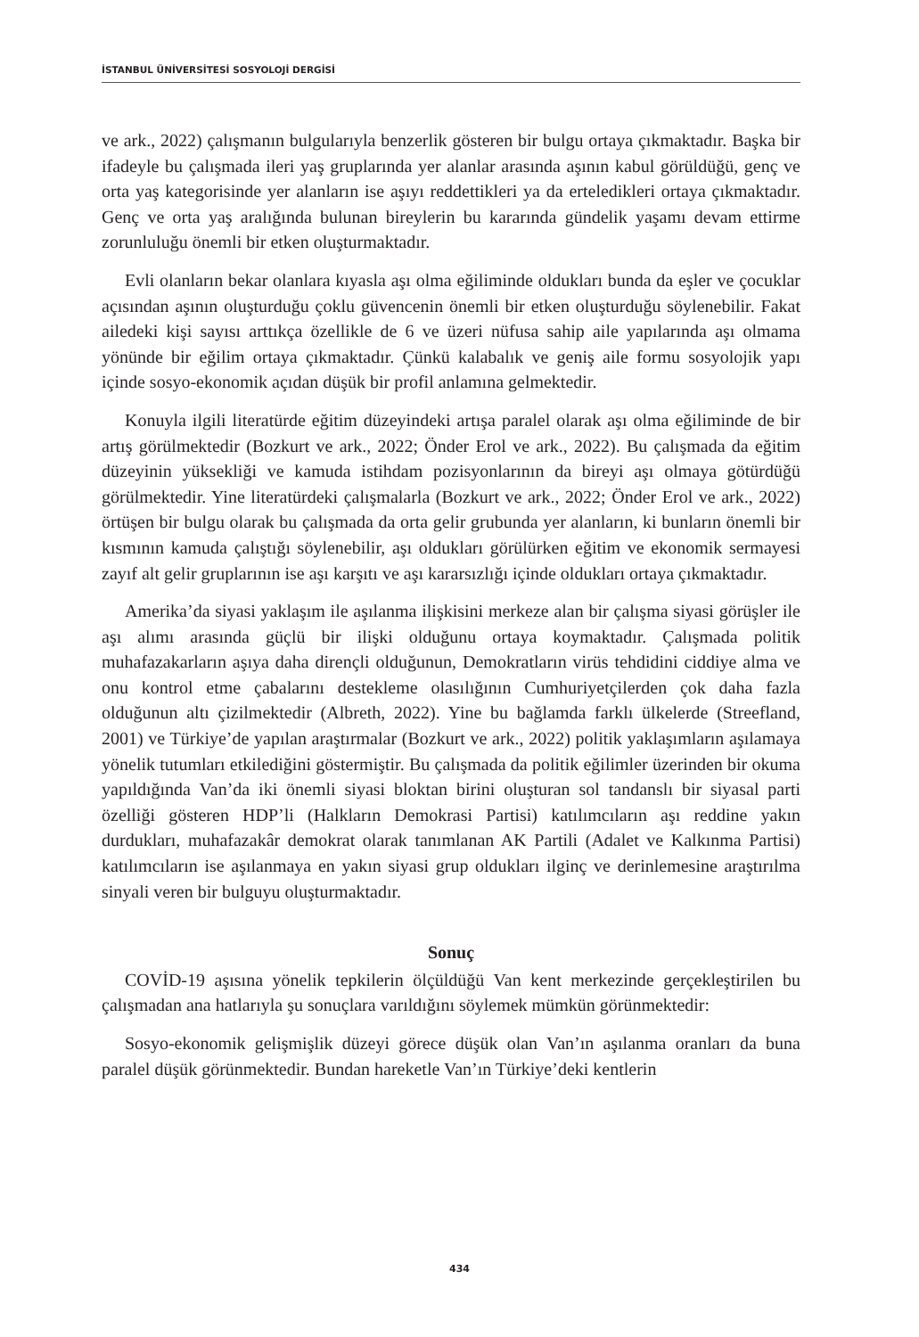İSTANBUL ÜNİVERSİTESİ SOSYOLOJİ DERGİSİ
ve ark., 2022) çalışmanın bulgularıyla benzerlik gösteren bir bulgu ortaya çıkmaktadır. Başka bir ifadeyle bu çalışmada ileri yaş gruplarında yer alanlar arasında aşının kabul görüldüğü, genç ve orta yaş kategorisinde yer alanların ise aşıyı reddettikleri ya da erteledikleri ortaya çıkmaktadır. Genç ve orta yaş aralığında bulunan bireylerin bu kararında gündelik yaşamı devam ettirme zorunluluğu önemli bir etken oluşturmaktadır.
Evli olanların bekar olanlara kıyasla aşı olma eğiliminde oldukları bunda da eşler ve çocuklar açısından aşının oluşturduğu çoklu güvencenin önemli bir etken oluşturduğu söylenebilir. Fakat ailedeki kişi sayısı arttıkça özellikle de 6 ve üzeri nüfusa sahip aile yapılarında aşı olmama yönünde bir eğilim ortaya çıkmaktadır. Çünkü kalabalık ve geniş aile formu sosyolojik yapı içinde sosyo-ekonomik açıdan düşük bir profil anlamına gelmektedir.
Konuyla ilgili literatürde eğitim düzeyindeki artışa paralel olarak aşı olma eğiliminde de bir artış görülmektedir (Bozkurt ve ark., 2022; Önder Erol ve ark., 2022). Bu çalışmada da eğitim düzeyinin yüksekliği ve kamuda istihdam pozisyonlarının da bireyi aşı olmaya götürdüğü görülmektedir. Yine literatürdeki çalışmalarla (Bozkurt ve ark., 2022; Önder Erol ve ark., 2022) örtüşen bir bulgu olarak bu çalışmada da orta gelir grubunda yer alanların, ki bunların önemli bir kısmının kamuda çalıştığı söylenebilir, aşı oldukları görülürken eğitim ve ekonomik sermayesi zayıf alt gelir gruplarının ise aşı karşıtı ve aşı kararsızlığı içinde oldukları ortaya çıkmaktadır.
Amerika’da siyasi yaklaşım ile aşılanma ilişkisini merkeze alan bir çalışma siyasi görüşler ile aşı alımı arasında güçlü bir ilişki olduğunu ortaya koymaktadır. Çalışmada politik muhafazakarların aşıya daha dirençli olduğunun, Demokratların virüs tehdidini ciddiye alma ve onu kontrol etme çabalarını destekleme olasılığının Cumhuriyetçilerden çok daha fazla olduğunun altı çizilmektedir (Albreth, 2022). Yine bu bağlamda farklı ülkelerde (Streefland, 2001) ve Türkiye’de yapılan araştırmalar (Bozkurt ve ark., 2022) politik yaklaşımların aşılamaya yönelik tutumları etkilediğini göstermiştir. Bu çalışmada da politik eğilimler üzerinden bir okuma yapıldığında Van’da iki önemli siyasi bloktan birini oluşturan sol tandanslı bir siyasal parti özelliği gösteren HDP’li (Halkların Demokrasi Partisi) katılımcıların aşı reddine yakın durdukları, muhafazakâr demokrat olarak tanımlanan AK Partili (Adalet ve Kalkınma Partisi) katılımcıların ise aşılanmaya en yakın siyasi grup oldukları ilginç ve derinlemesine araştırılma sinyali veren bir bulguyu oluşturmaktadır.
Sonuç
COVİD-19 aşısına yönelik tepkilerin ölçüldüğü Van kent merkezinde gerçekleştirilen bu çalışmadan ana hatlarıyla şu sonuçlara varıldığını söylemek mümkün görünmektedir:
Sosyo-ekonomik gelişmişlik düzeyi görece düşük olan Van’ın aşılanma oranları da buna paralel düşük görünmektedir. Bundan hareketle Van’ın Türkiye’deki kentlerin
434